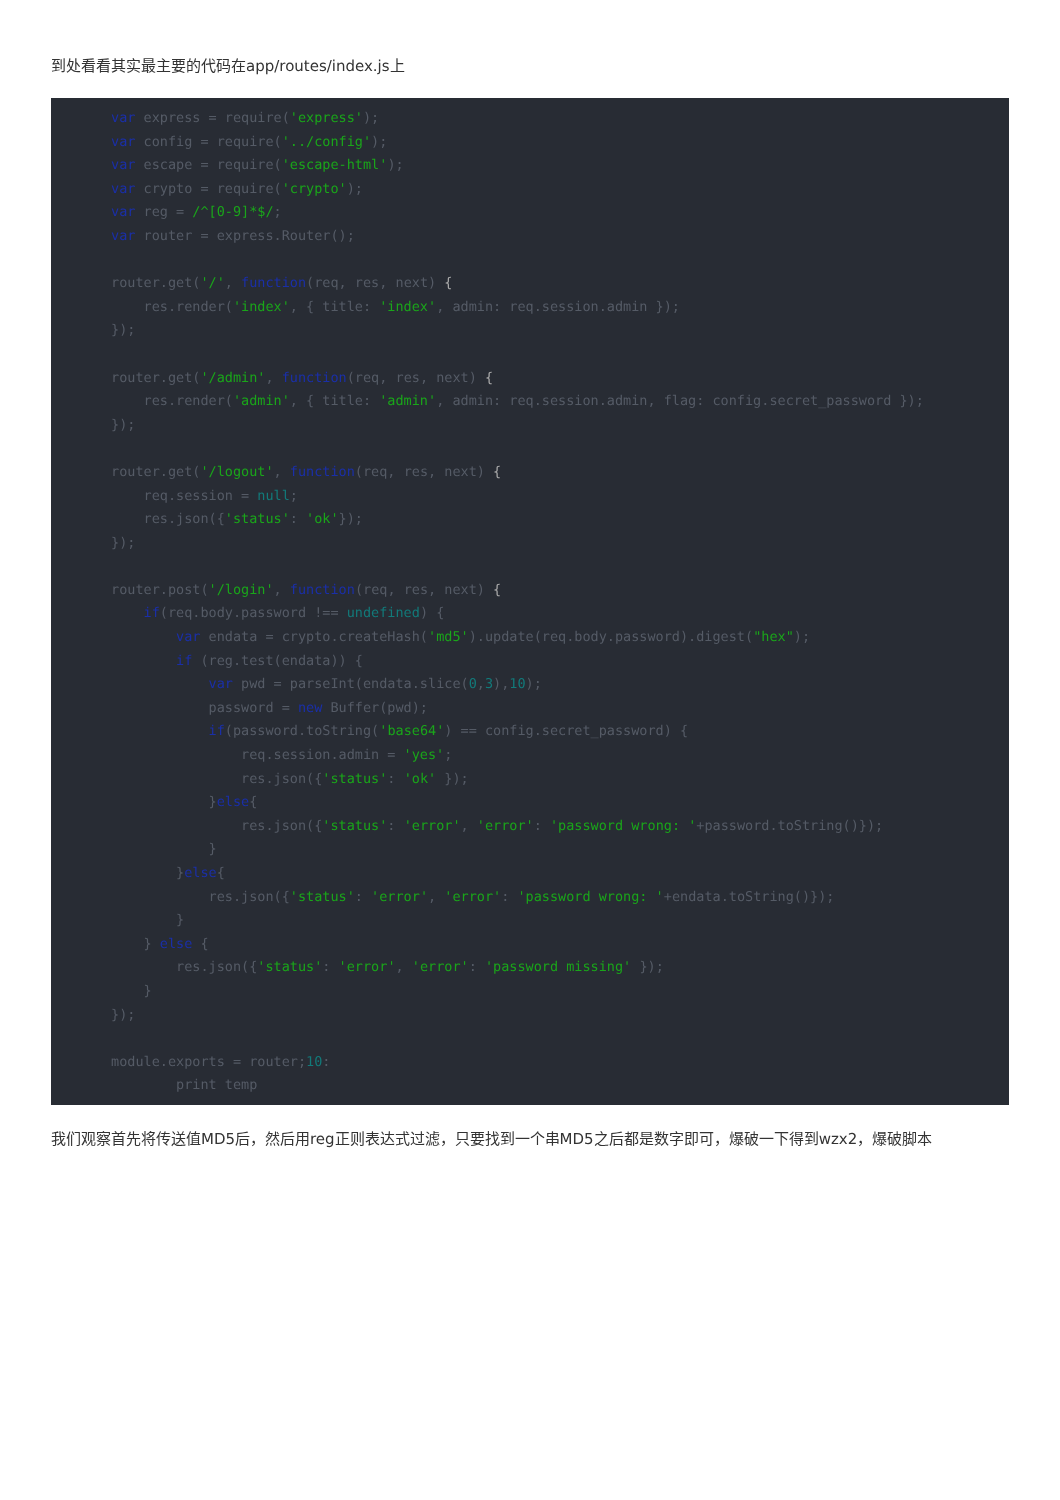到处看看其实最主要的代码在app/routes/index.js上
var express = require('express');
var config = require('../config');
var escape = require('escape-html');
var crypto = require('crypto');
var reg = /^[0-9]*$/;
var router = express.Router();

router.get('/', function(req, res, next) {
    res.render('index', { title: 'index', admin: req.session.admin });
});

router.get('/admin', function(req, res, next) {
    res.render('admin', { title: 'admin', admin: req.session.admin, flag: config.secret_password });
});

router.get('/logout', function(req, res, next) {
    req.session = null;
    res.json({'status': 'ok'});
});

router.post('/login', function(req, res, next) {
    if(req.body.password !== undefined) {
        var endata = crypto.createHash('md5').update(req.body.password).digest("hex");
        if (reg.test(endata)) {
            var pwd = parseInt(endata.slice(0,3),10);
            password = new Buffer(pwd);
            if(password.toString('base64') == config.secret_password) {
                req.session.admin = 'yes';
                res.json({'status': 'ok' });
            }else{
                res.json({'status': 'error', 'error': 'password wrong: '+password.toString()});
            }
        }else{
            res.json({'status': 'error', 'error': 'password wrong: '+endata.toString()});
        }
    } else {
        res.json({'status': 'error', 'error': 'password missing' });
    }
});

module.exports = router;10:
        print temp
我们观察首先将传送值MD5后，然后用reg正则表达式过滤，只要找到一个串MD5之后都是数字即可，爆破一下得到wzx2，爆破脚本